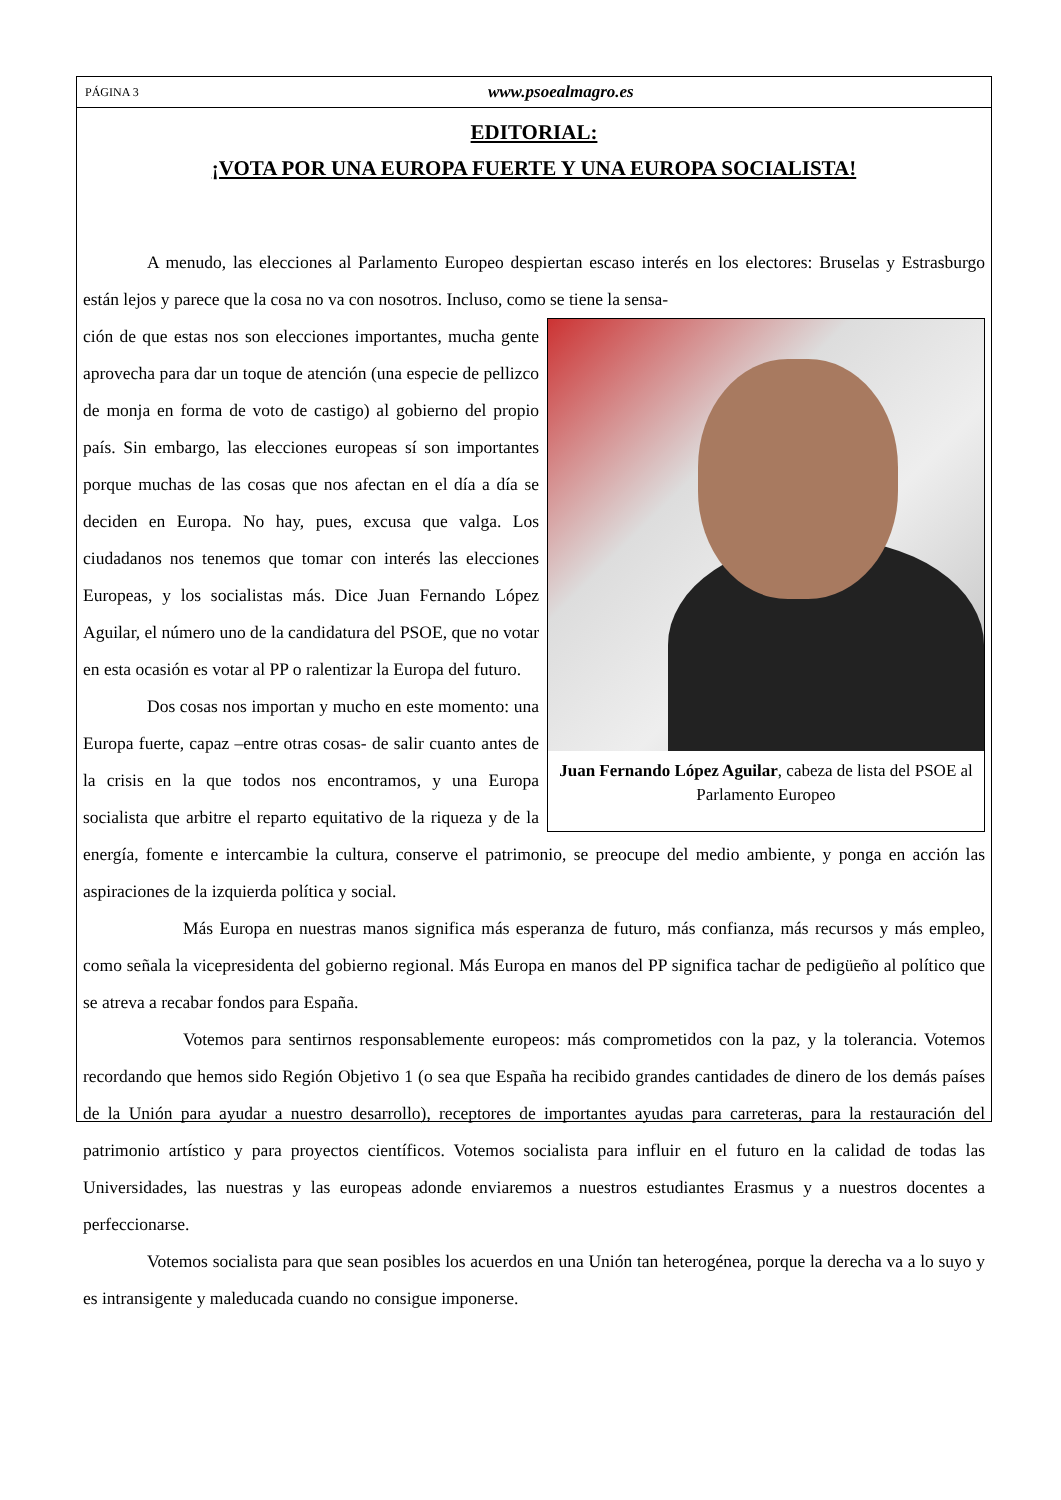PÁGINA 3 www.psoealmagro.es
EDITORIAL:
¡VOTA POR UNA EUROPA FUERTE Y UNA EUROPA SOCIALISTA!
A menudo, las elecciones al Parlamento Europeo despiertan escaso interés en los electores: Bruselas y Estrasburgo están lejos y parece que la cosa no va con nosotros. Incluso, como se tiene la sensa-
Juan Fernando López Aguilar, cabeza de lista del PSOE al Parlamento Europeo
ción de que estas nos son elecciones importantes, mucha gente aprovecha para dar un toque de atención (una especie de pellizco de monja en forma de voto de castigo) al gobierno del propio país. Sin embargo, las elecciones europeas sí son importantes porque muchas de las cosas que nos afectan en el día a día se deciden en Europa. No hay, pues, excusa que valga. Los ciudadanos nos tenemos que tomar con interés las elecciones Europeas, y los socialistas más. Dice Juan Fernando López Aguilar, el número uno de la candidatura del PSOE, que no votar en esta ocasión es votar al PP o ralentizar la Europa del futuro.
Dos cosas nos importan y mucho en este momento: una Europa fuerte, capaz –entre otras cosas- de salir cuanto antes de la crisis en la que todos nos encontramos, y una Europa socialista que arbitre el reparto equitativo de la riqueza y de la energía, fomente e intercambie la cultura, conserve el patrimonio, se preocupe del medio ambiente, y ponga en acción las aspiraciones de la izquierda política y social.
Más Europa en nuestras manos significa más esperanza de futuro, más confianza, más recursos y más empleo, como señala la vicepresidenta del gobierno regional. Más Europa en manos del PP significa tachar de pedigüeño al político que se atreva a recabar fondos para España.
Votemos para sentirnos responsablemente europeos: más comprometidos con la paz, y la tolerancia. Votemos recordando que hemos sido Región Objetivo 1 (o sea que España ha recibido grandes cantidades de dinero de los demás países de la Unión para ayudar a nuestro desarrollo), receptores de importantes ayudas para carreteras, para la restauración del patrimonio artístico y para proyectos científicos. Votemos socialista para influir en el futuro en la calidad de todas las Universidades, las nuestras y las europeas adonde enviaremos a nuestros estudiantes Erasmus y a nuestros docentes a perfeccionarse.
Votemos socialista para que sean posibles los acuerdos en una Unión tan heterogénea, porque la derecha va a lo suyo y es intransigente y maleducada cuando no consigue imponerse.